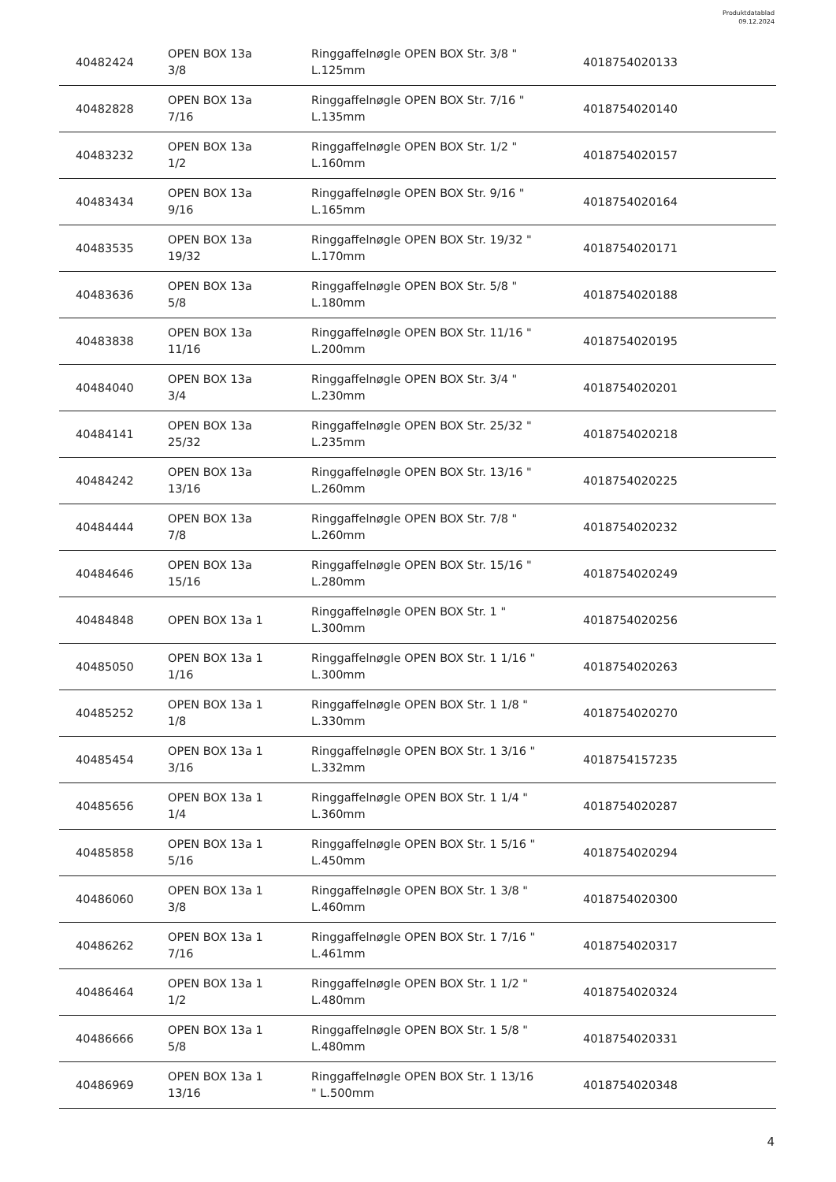Produktdatablad
09.12.2024
| 40482424 | OPEN BOX 13a 3/8 | Ringgaffelnøgle OPEN BOX Str. 3/8 " L.125mm | 4018754020133 |
| 40482828 | OPEN BOX 13a 7/16 | Ringgaffelnøgle OPEN BOX Str. 7/16 " L.135mm | 4018754020140 |
| 40483232 | OPEN BOX 13a 1/2 | Ringgaffelnøgle OPEN BOX Str. 1/2 " L.160mm | 4018754020157 |
| 40483434 | OPEN BOX 13a 9/16 | Ringgaffelnøgle OPEN BOX Str. 9/16 " L.165mm | 4018754020164 |
| 40483535 | OPEN BOX 13a 19/32 | Ringgaffelnøgle OPEN BOX Str. 19/32 " L.170mm | 4018754020171 |
| 40483636 | OPEN BOX 13a 5/8 | Ringgaffelnøgle OPEN BOX Str. 5/8 " L.180mm | 4018754020188 |
| 40483838 | OPEN BOX 13a 11/16 | Ringgaffelnøgle OPEN BOX Str. 11/16 " L.200mm | 4018754020195 |
| 40484040 | OPEN BOX 13a 3/4 | Ringgaffelnøgle OPEN BOX Str. 3/4 " L.230mm | 4018754020201 |
| 40484141 | OPEN BOX 13a 25/32 | Ringgaffelnøgle OPEN BOX Str. 25/32 " L.235mm | 4018754020218 |
| 40484242 | OPEN BOX 13a 13/16 | Ringgaffelnøgle OPEN BOX Str. 13/16 " L.260mm | 4018754020225 |
| 40484444 | OPEN BOX 13a 7/8 | Ringgaffelnøgle OPEN BOX Str. 7/8 " L.260mm | 4018754020232 |
| 40484646 | OPEN BOX 13a 15/16 | Ringgaffelnøgle OPEN BOX Str. 15/16 " L.280mm | 4018754020249 |
| 40484848 | OPEN BOX 13a 1 | Ringgaffelnøgle OPEN BOX Str. 1 " L.300mm | 4018754020256 |
| 40485050 | OPEN BOX 13a 1 1/16 | Ringgaffelnøgle OPEN BOX Str. 1 1/16 " L.300mm | 4018754020263 |
| 40485252 | OPEN BOX 13a 1 1/8 | Ringgaffelnøgle OPEN BOX Str. 1 1/8 " L.330mm | 4018754020270 |
| 40485454 | OPEN BOX 13a 1 3/16 | Ringgaffelnøgle OPEN BOX Str. 1 3/16 " L.332mm | 4018754157235 |
| 40485656 | OPEN BOX 13a 1 1/4 | Ringgaffelnøgle OPEN BOX Str. 1 1/4 " L.360mm | 4018754020287 |
| 40485858 | OPEN BOX 13a 1 5/16 | Ringgaffelnøgle OPEN BOX Str. 1 5/16 " L.450mm | 4018754020294 |
| 40486060 | OPEN BOX 13a 1 3/8 | Ringgaffelnøgle OPEN BOX Str. 1 3/8 " L.460mm | 4018754020300 |
| 40486262 | OPEN BOX 13a 1 7/16 | Ringgaffelnøgle OPEN BOX Str. 1 7/16 " L.461mm | 4018754020317 |
| 40486464 | OPEN BOX 13a 1 1/2 | Ringgaffelnøgle OPEN BOX Str. 1 1/2 " L.480mm | 4018754020324 |
| 40486666 | OPEN BOX 13a 1 5/8 | Ringgaffelnøgle OPEN BOX Str. 1 5/8 " L.480mm | 4018754020331 |
| 40486969 | OPEN BOX 13a 1 13/16 | Ringgaffelnøgle OPEN BOX Str. 1 13/16 " L.500mm | 4018754020348 |
4